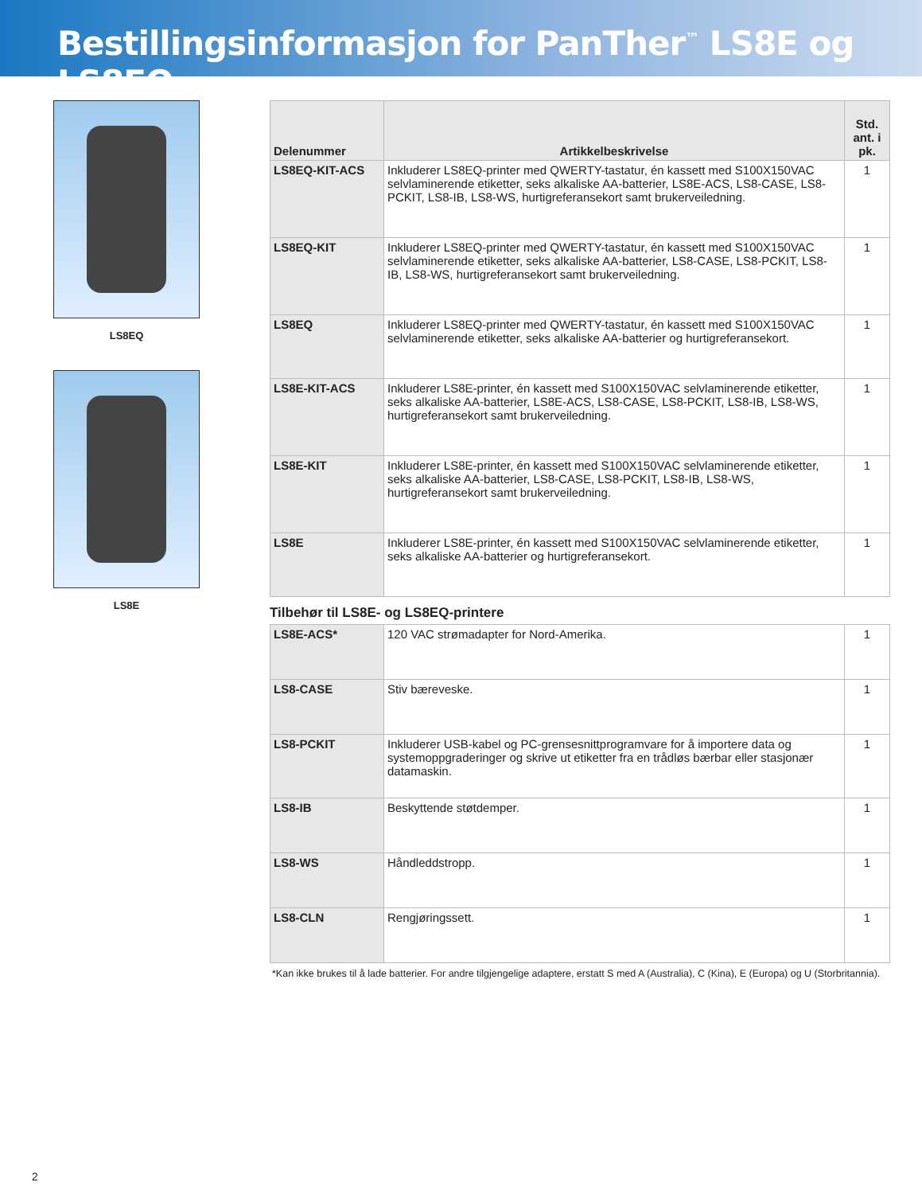Bestillingsinformasjon for PanTher<sup>™</sup> LS8E og LS8EQ
LS8EQ
LS8E
| Delenummer | Artikkelbeskrivelse | Std. ant. i pk. |
| --- | --- | --- |
| LS8EQ-KIT-ACS | Inkluderer LS8EQ-printer med QWERTY-tastatur, én kassett med S100X150VAC selvlaminerende etiketter, seks alkaliske AA-batterier, LS8E-ACS, LS8-CASE, LS8-PCKIT, LS8-IB, LS8-WS, hurtigreferansekort samt brukerveiledning. | 1 |
| LS8EQ-KIT | Inkluderer LS8EQ-printer med QWERTY-tastatur, én kassett med S100X150VAC selvlaminerende etiketter, seks alkaliske AA-batterier, LS8-CASE, LS8-PCKIT, LS8-IB, LS8-WS, hurtigreferansekort samt brukerveiledning. | 1 |
| LS8EQ | Inkluderer LS8EQ-printer med QWERTY-tastatur, én kassett med S100X150VAC selvlaminerende etiketter, seks alkaliske AA-batterier og hurtigreferansekort. | 1 |
| LS8E-KIT-ACS | Inkluderer LS8E-printer, én kassett med S100X150VAC selvlaminerende etiketter, seks alkaliske AA-batterier, LS8E-ACS, LS8-CASE, LS8-PCKIT, LS8-IB, LS8-WS, hurtigreferansekort samt brukerveiledning. | 1 |
| LS8E-KIT | Inkluderer LS8E-printer, én kassett med S100X150VAC selvlaminerende etiketter, seks alkaliske AA-batterier, LS8-CASE, LS8-PCKIT, LS8-IB, LS8-WS, hurtigreferansekort samt brukerveiledning. | 1 |
| LS8E | Inkluderer LS8E-printer, én kassett med S100X150VAC selvlaminerende etiketter, seks alkaliske AA-batterier og hurtigreferansekort. | 1 |
Tilbehør til LS8E- og LS8EQ-printere
| LS8E-ACS* | 120 VAC strømadapter for Nord-Amerika. | 1 |
| LS8-CASE | Stiv bæreveske. | 1 |
| LS8-PCKIT | Inkluderer USB-kabel og PC-grensesnittprogramvare for å importere data og systemoppgraderinger og skrive ut etiketter fra en trådløs bærbar eller stasjonær datamaskin. | 1 |
| LS8-IB | Beskyttende støtdemper. | 1 |
| LS8-WS | Håndleddstropp. | 1 |
| LS8-CLN | Rengjøringssett. | 1 |
*Kan ikke brukes til å lade batterier. For andre tilgjengelige adaptere, erstatt S med A (Australia), C (Kina), E (Europa) og U (Storbritannia).
2